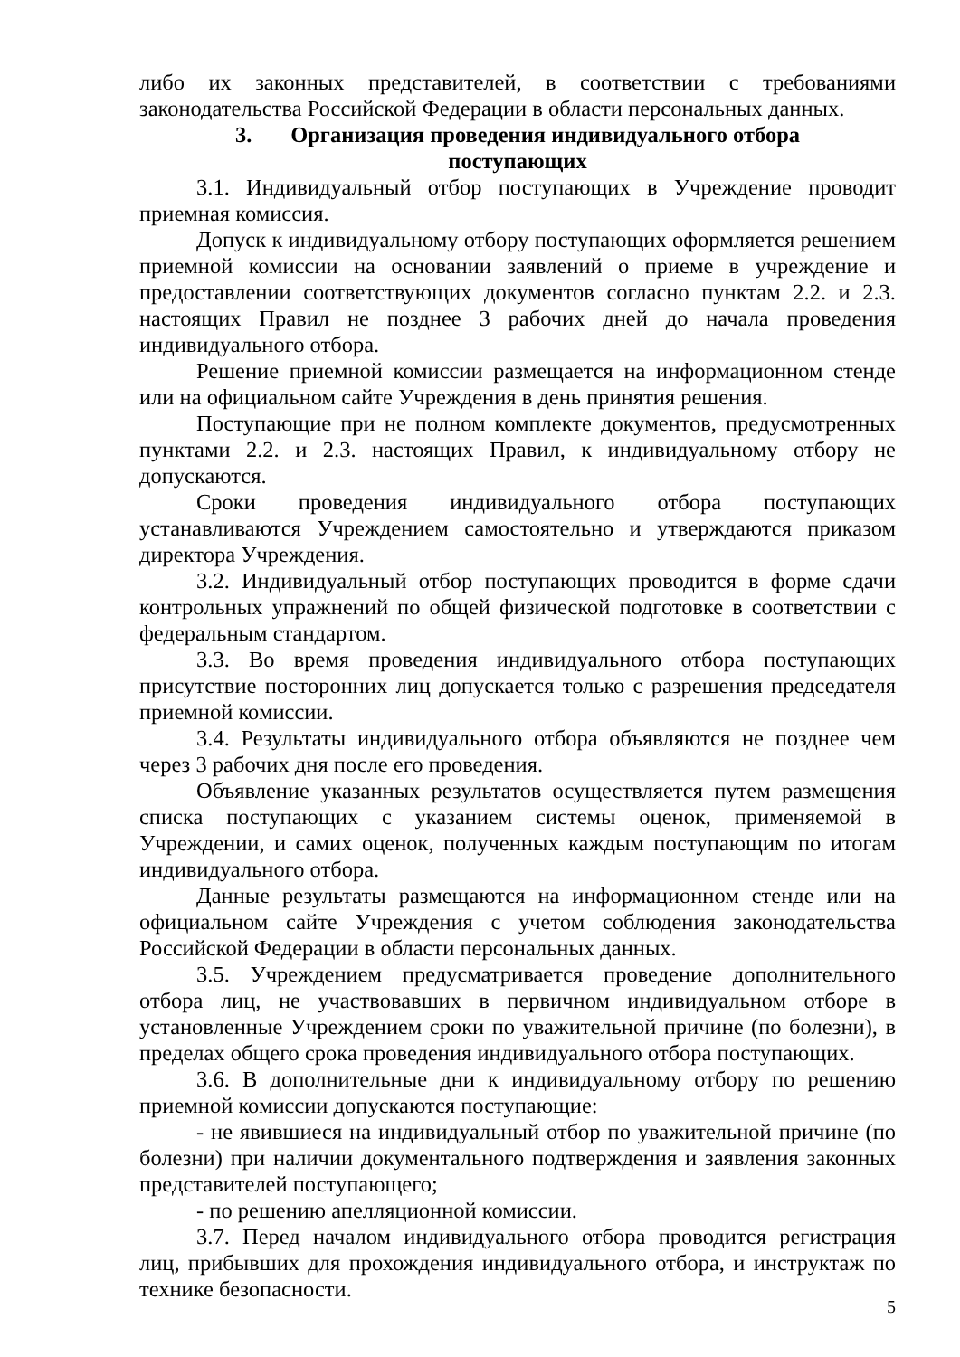либо их законных представителей, в соответствии с требованиями законодательства Российской Федерации в области персональных данных.
3. Организация проведения индивидуального отбора
поступающих
3.1. Индивидуальный отбор поступающих в Учреждение проводит приемная комиссия.
Допуск к индивидуальному отбору поступающих оформляется решением приемной комиссии на основании заявлений о приеме в учреждение и предоставлении соответствующих документов согласно пунктам 2.2. и 2.3. настоящих Правил не позднее 3 рабочих дней до начала проведения индивидуального отбора.
Решение приемной комиссии размещается на информационном стенде или на официальном сайте Учреждения в день принятия решения.
Поступающие при не полном комплекте документов, предусмотренных пунктами 2.2. и 2.3. настоящих Правил, к индивидуальному отбору не допускаются.
Сроки проведения индивидуального отбора поступающих устанавливаются Учреждением самостоятельно и утверждаются приказом директора Учреждения.
3.2. Индивидуальный отбор поступающих проводится в форме сдачи контрольных упражнений по общей физической подготовке в соответствии с федеральным стандартом.
3.3. Во время проведения индивидуального отбора поступающих присутствие посторонних лиц допускается только с разрешения председателя приемной комиссии.
3.4. Результаты индивидуального отбора объявляются не позднее чем через 3 рабочих дня после его проведения.
Объявление указанных результатов осуществляется путем размещения списка поступающих с указанием системы оценок, применяемой в Учреждении, и самих оценок, полученных каждым поступающим по итогам индивидуального отбора.
Данные результаты размещаются на информационном стенде или на официальном сайте Учреждения с учетом соблюдения законодательства Российской Федерации в области персональных данных.
3.5. Учреждением предусматривается проведение дополнительного отбора лиц, не участвовавших в первичном индивидуальном отборе в установленные Учреждением сроки по уважительной причине (по болезни), в пределах общего срока проведения индивидуального отбора поступающих.
3.6. В дополнительные дни к индивидуальному отбору по решению приемной комиссии допускаются поступающие:
- не явившиеся на индивидуальный отбор по уважительной причине (по болезни) при наличии документального подтверждения и заявления законных представителей поступающего;
- по решению апелляционной комиссии.
3.7. Перед началом индивидуального отбора проводится регистрация лиц, прибывших для прохождения индивидуального отбора, и инструктаж по технике безопасности.
5